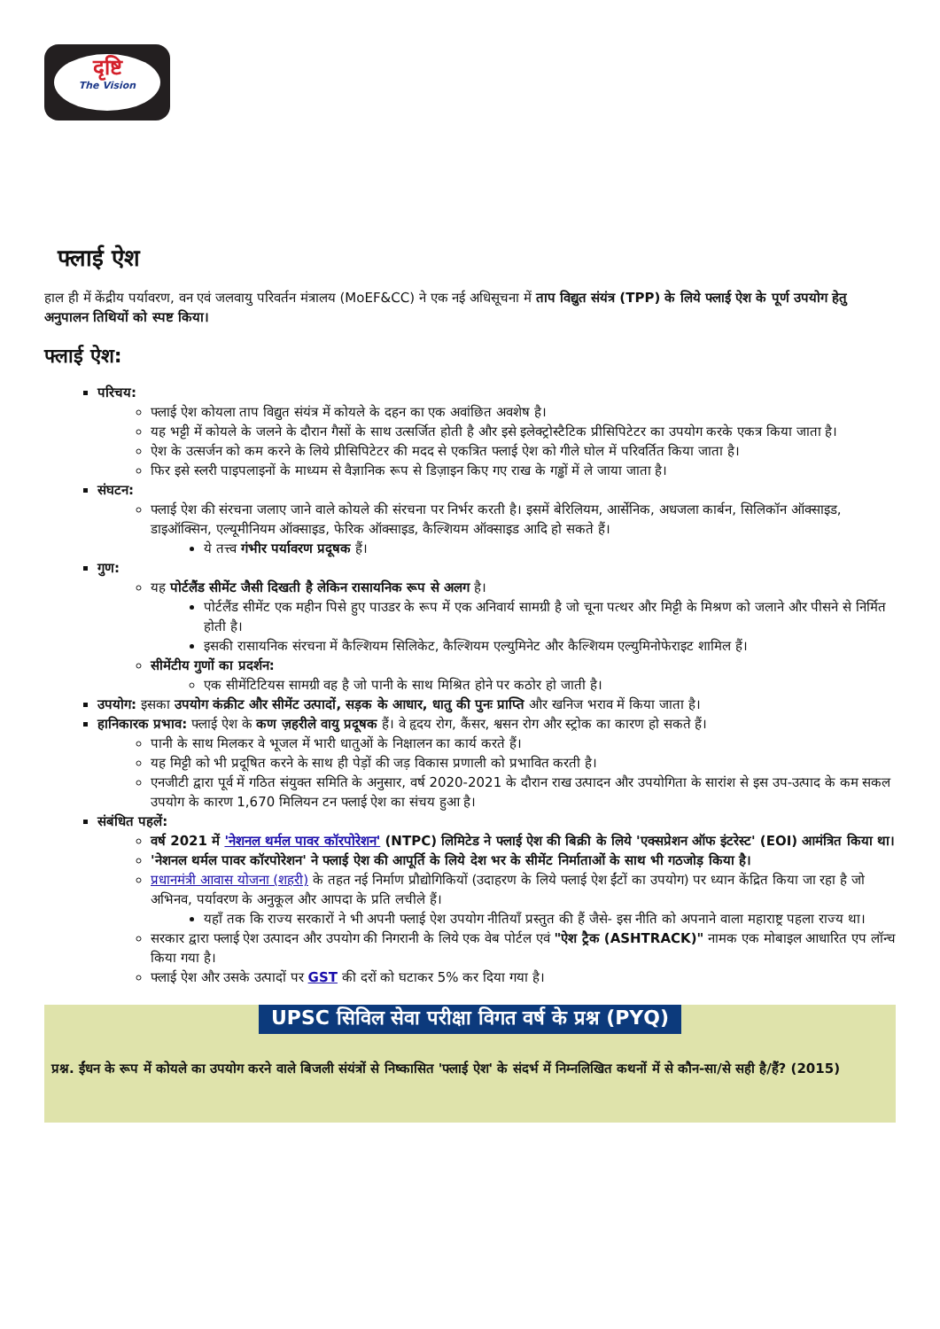दृष्टि
The Vision
फ्लाई ऐश
हाल ही में केंद्रीय पर्यावरण, वन एवं जलवायु परिवर्तन मंत्रालय (MoEF&CC) ने एक नई अधिसूचना में ताप विद्युत संयंत्र (TPP) के लिये फ्लाई ऐश के पूर्ण उपयोग हेतु अनुपालन तिथियों को स्पष्ट किया।
फ्लाई ऐश:
परिचय:
फ्लाई ऐश कोयला ताप विद्युत संयंत्र में कोयले के दहन का एक अवांछित अवशेष है।
यह भट्टी में कोयले के जलने के दौरान गैसों के साथ उत्सर्जित होती है और इसे इलेक्ट्रोस्टैटिक प्रीसिपिटेटर का उपयोग करके एकत्र किया जाता है।
ऐश के उत्सर्जन को कम करने के लिये प्रीसिपिटेटर की मदद से एकत्रित फ्लाई ऐश को गीले घोल में परिवर्तित किया जाता है।
फिर इसे स्लरी पाइपलाइनों के माध्यम से वैज्ञानिक रूप से डिज़ाइन किए गए राख के गड्ढों में ले जाया जाता है।
संघटन:
फ्लाई ऐश की संरचना जलाए जाने वाले कोयले की संरचना पर निर्भर करती है। इसमें बेरिलियम, आर्सेनिक, अधजला कार्बन, सिलिकॉन ऑक्साइड, डाइऑक्सिन, एल्यूमीनियम ऑक्साइड, फेरिक ऑक्साइड, कैल्शियम ऑक्साइड आदि हो सकते हैं।
ये तत्त्व गंभीर पर्यावरण प्रदूषक हैं।
गुण:
यह पोर्टलैंड सीमेंट जैसी दिखती है लेकिन रासायनिक रूप से अलग है।
पोर्टलैंड सीमेंट एक महीन पिसे हुए पाउडर के रूप में एक अनिवार्य सामग्री है जो चूना पत्थर और मिट्टी के मिश्रण को जलाने और पीसने से निर्मित होती है।
इसकी रासायनिक संरचना में कैल्शियम सिलिकेट, कैल्शियम एल्युमिनेट और कैल्शियम एल्युमिनोफेराइट शामिल हैं।
सीमेंटीय गुणों का प्रदर्शन:
एक सीमेंटिटियस सामग्री वह है जो पानी के साथ मिश्रित होने पर कठोर हो जाती है।
उपयोग: इसका उपयोग कंक्रीट और सीमेंट उत्पादों, सड़क के आधार, धातु की पुनः प्राप्ति और खनिज भराव में किया जाता है।
हानिकारक प्रभाव: फ्लाई ऐश के कण ज़हरीले वायु प्रदूषक हैं। वे हृदय रोग, कैंसर, श्वसन रोग और स्ट्रोक का कारण हो सकते हैं।
पानी के साथ मिलकर वे भूजल में भारी धातुओं के निक्षालन का कार्य करते हैं।
यह मिट्टी को भी प्रदूषित करने के साथ ही पेड़ों की जड़ विकास प्रणाली को प्रभावित करती है।
एनजीटी द्वारा पूर्व में गठित संयुक्त समिति के अनुसार, वर्ष 2020-2021 के दौरान राख उत्पादन और उपयोगिता के सारांश से इस उप-उत्पाद के कम सकल उपयोग के कारण 1,670 मिलियन टन फ्लाई ऐश का संचय हुआ है।
संबंधित पहलें:
वर्ष 2021 में 'नेशनल थर्मल पावर कॉरपोरेशन' (NTPC) लिमिटेड ने फ्लाई ऐश की बिक्री के लिये 'एक्सप्रेशन ऑफ इंटरेस्ट' (EOI) आमंत्रित किया था।
'नेशनल थर्मल पावर कॉरपोरेशन' ने फ्लाई ऐश की आपूर्ति के लिये देश भर के सीमेंट निर्माताओं के साथ भी गठजोड़ किया है।
प्रधानमंत्री आवास योजना (शहरी) के तहत नई निर्माण प्रौद्योगिकियों (उदाहरण के लिये फ्लाई ऐश ईंटों का उपयोग) पर ध्यान केंद्रित किया जा रहा है जो अभिनव, पर्यावरण के अनुकूल और आपदा के प्रति लचीले हैं।
यहाँ तक कि राज्य सरकारों ने भी अपनी फ्लाई ऐश उपयोग नीतियाँ प्रस्तुत की हैं जैसे- इस नीति को अपनाने वाला महाराष्ट्र पहला राज्य था।
सरकार द्वारा फ्लाई ऐश उत्पादन और उपयोग की निगरानी के लिये एक वेब पोर्टल एवं "ऐश ट्रैक (ASHTRACK)" नामक एक मोबाइल आधारित एप लॉन्च किया गया है।
फ्लाई ऐश और उसके उत्पादों पर GST की दरों को घटाकर 5% कर दिया गया है।
UPSC सिविल सेवा परीक्षा विगत वर्ष के प्रश्न (PYQ)
प्रश्न. ईंधन के रूप में कोयले का उपयोग करने वाले बिजली संयंत्रों से निष्कासित 'फ्लाई ऐश' के संदर्भ में निम्नलिखित कथनों में से कौन-सा/से सही है/हैं? (2015)